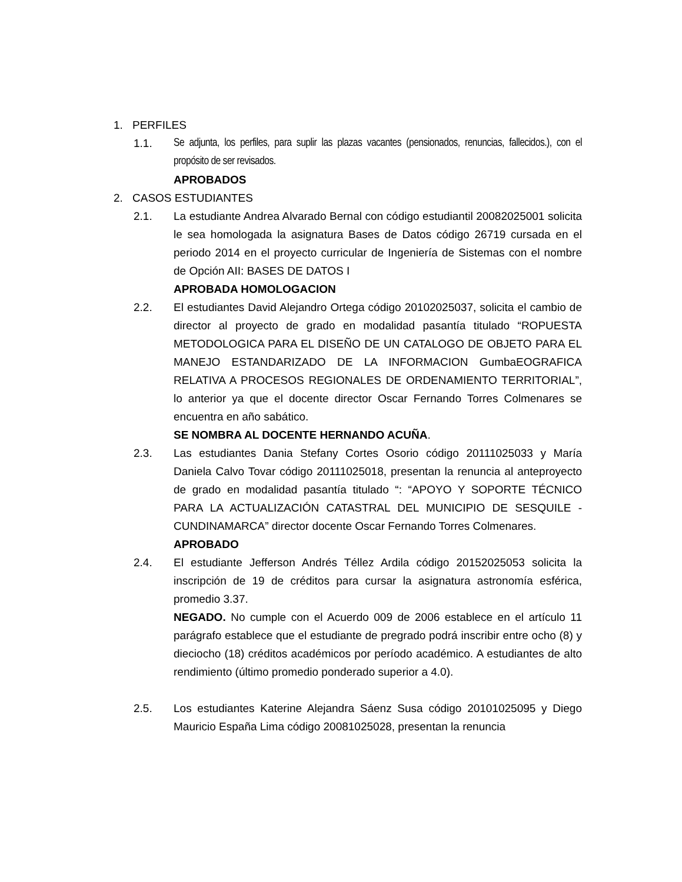1. PERFILES
1.1. Se adjunta, los perfiles, para suplir las plazas vacantes (pensionados, renuncias, fallecidos.), con el propósito de ser revisados.
APROBADOS
2. CASOS ESTUDIANTES
2.1. La estudiante Andrea Alvarado Bernal con código estudiantil 20082025001 solicita le sea homologada la asignatura Bases de Datos código 26719 cursada en el periodo 2014 en el proyecto curricular de Ingeniería de Sistemas con el nombre de Opción AII: BASES DE DATOS I
APROBADA HOMOLOGACION
2.2. El estudiantes David Alejandro Ortega código 20102025037, solicita el cambio de director al proyecto de grado en modalidad pasantía titulado “ROPUESTA METODOLOGICA PARA EL DISEÑO DE UN CATALOGO DE OBJETO PARA EL MANEJO ESTANDARIZADO DE LA INFORMACION GumbaEOGRAFICA RELATIVA A PROCESOS REGIONALES DE ORDENAMIENTO TERRITORIAL”, lo anterior ya que el docente director Oscar Fernando Torres Colmenares se encuentra en año sabático.
SE NOMBRA AL DOCENTE HERNANDO ACUÑA.
2.3. Las estudiantes Dania Stefany Cortes Osorio código 20111025033 y María Daniela Calvo Tovar código 20111025018, presentan la renuncia al anteproyecto de grado en modalidad pasantía titulado “: “APOYO Y SOPORTE TÉCNICO PARA LA ACTUALIZACIÓN CATASTRAL DEL MUNICIPIO DE SESQUILE - CUNDINAMARCA” director docente Oscar Fernando Torres Colmenares.
APROBADO
2.4. El estudiante Jefferson Andrés Téllez Ardila código 20152025053 solicita la inscripción de 19 de créditos para cursar la asignatura astronomía esférica, promedio 3.37.
NEGADO. No cumple con el Acuerdo 009 de 2006 establece en el artículo 11 parágrafo establece que el estudiante de pregrado podrá inscribir entre ocho (8) y dieciocho (18) créditos académicos por período académico. A estudiantes de alto rendimiento (último promedio ponderado superior a 4.0).
2.5. Los estudiantes Katerine Alejandra Sáenz Susa código 20101025095 y Diego Mauricio España Lima código 20081025028, presentan la renuncia